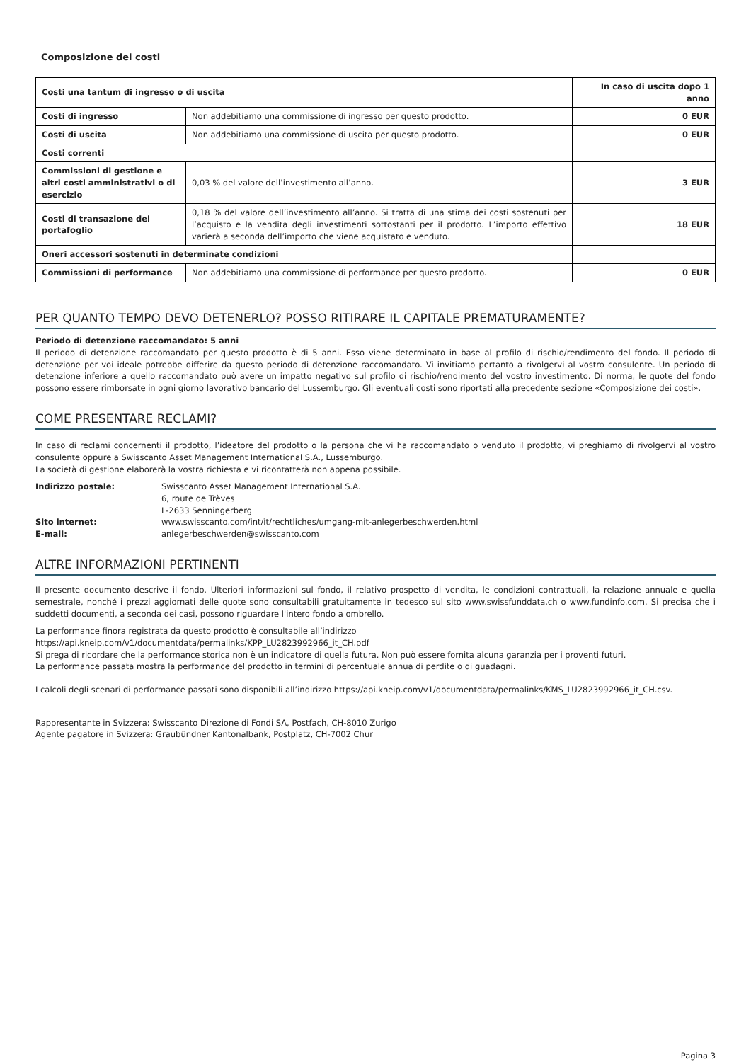Composizione dei costi
| Costi una tantum di ingresso o di uscita | | In caso di uscita dopo 1 anno |
| --- | --- | --- |
| Costi di ingresso | Non addebitiamo una commissione di ingresso per questo prodotto. | 0 EUR |
| Costi di uscita | Non addebitiamo una commissione di uscita per questo prodotto. | 0 EUR |
| Costi correnti | | |
| Commissioni di gestione e altri costi amministrativi o di esercizio | 0,03 % del valore dell’investimento all’anno. | 3 EUR |
| Costi di transazione del portafoglio | 0,18 % del valore dell’investimento all’anno. Si tratta di una stima dei costi sostenuti per l’acquisto e la vendita degli investimenti sottostanti per il prodotto. L’importo effettivo varierà a seconda dell’importo che viene acquistato e venduto. | 18 EUR |
| Oneri accessori sostenuti in determinate condizioni | | |
| Commissioni di performance | Non addebitiamo una commissione di performance per questo prodotto. | 0 EUR |
PER QUANTO TEMPO DEVO DETENERLO? POSSO RITIRARE IL CAPITALE PREMATURAMENTE?
Periodo di detenzione raccomandato: 5 anni
Il periodo di detenzione raccomandato per questo prodotto è di 5 anni. Esso viene determinato in base al profilo di rischio/rendimento del fondo. Il periodo di detenzione per voi ideale potrebbe differire da questo periodo di detenzione raccomandato. Vi invitiamo pertanto a rivolgervi al vostro consulente. Un periodo di detenzione inferiore a quello raccomandato può avere un impatto negativo sul profilo di rischio/rendimento del vostro investimento. Di norma, le quote del fondo possono essere rimborsate in ogni giorno lavorativo bancario del Lussemburgo. Gli eventuali costi sono riportati alla precedente sezione «Composizione dei costi».
COME PRESENTARE RECLAMI?
In caso di reclami concernenti il prodotto, l’ideatore del prodotto o la persona che vi ha raccomandato o venduto il prodotto, vi preghiamo di rivolgervi al vostro consulente oppure a Swisscanto Asset Management International S.A., Lussemburgo.
La società di gestione elaborerà la vostra richiesta e vi ricontatterà non appena possibile.
| Indirizzo postale: | Swisscanto Asset Management International S.A. 6, route de Trèves L-2633 Senningerberg |
| Sito internet: | www.swisscanto.com/int/it/rechtliches/umgang-mit-anlegerbeschwerden.html |
| E-mail: | anlegerbeschwerden@swisscanto.com |
ALTRE INFORMAZIONI PERTINENTI
Il presente documento descrive il fondo. Ulteriori informazioni sul fondo, il relativo prospetto di vendita, le condizioni contrattuali, la relazione annuale e quella semestrale, nonché i prezzi aggiornati delle quote sono consultabili gratuitamente in tedesco sul sito www.swissfunddata.ch o www.fundinfo.com. Si precisa che i suddetti documenti, a seconda dei casi, possono riguardare l'intero fondo a ombrello.
La performance finora registrata da questo prodotto è consultabile all’indirizzo
https://api.kneip.com/v1/documentdata/permalinks/KPP_LU2823992966_it_CH.pdf
Si prega di ricordare che la performance storica non è un indicatore di quella futura. Non può essere fornita alcuna garanzia per i proventi futuri.
La performance passata mostra la performance del prodotto in termini di percentuale annua di perdite o di guadagni.
I calcoli degli scenari di performance passati sono disponibili all’indirizzo https://api.kneip.com/v1/documentdata/permalinks/KMS_LU2823992966_it_CH.csv.
Rappresentante in Svizzera: Swisscanto Direzione di Fondi SA, Postfach, CH-8010 Zurigo
Agente pagatore in Svizzera: Graubündner Kantonalbank, Postplatz, CH-7002 Chur
Pagina 3